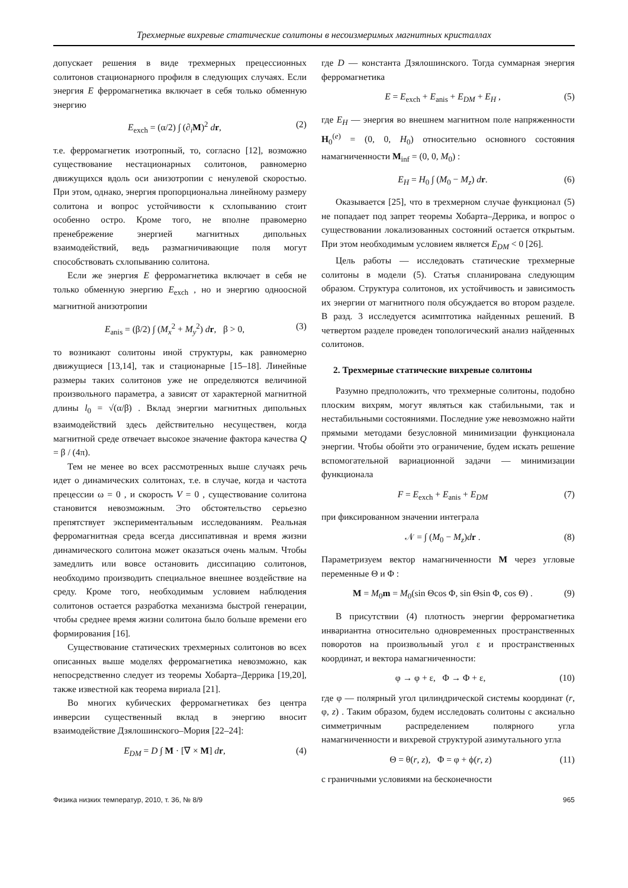Трехмерные вихревые статические солитоны в несоизмеримых магнитных кристаллах
допускает решения в виде трехмерных прецессионных солитонов стационарного профиля в следующих случаях. Если энергия E ферромагнетика включает в себя только обменную энергию
E<sub>exch</sub> = (α/2) ∫ (∂<sub>i</sub>M)<sup>2</sup> dr, (2)
т.е. ферромагнетик изотропный, то, согласно [12], возможно существование нестационарных солитонов, равномерно движущихся вдоль оси анизотропии с ненулевой скоростью. При этом, однако, энергия пропорциональна линейному размеру солитона и вопрос устойчивости к схлопыванию стоит особенно остро. Кроме того, не вполне правомерно пренебрежение энергией магнитных дипольных взаимодействий, ведь размагничивающие поля могут способствовать схлопыванию солитона.
Если же энергия E ферромагнетика включает в себя не только обменную энергию E<sub>exch</sub> , но и энергию одноосной магнитной анизотропии
E<sub>anis</sub> = (β/2) ∫ (M<sub>x</sub><sup>2</sup> + M<sub>y</sub><sup>2</sup>) dr, β > 0, (3)
то возникают солитоны иной структуры, как равномерно движущиеся [13,14], так и стационарные [15–18]. Линейные размеры таких солитонов уже не определяются величиной произвольного параметра, а зависят от характерной магнитной длины l<sub>0</sub> = √(α/β) . Вклад энергии магнитных дипольных взаимодействий здесь действительно несуществен, когда магнитной среде отвечает высокое значение фактора качества Q = β / (4π).
Тем не менее во всех рассмотренных выше случаях речь идет о динамических солитонах, т.е. в случае, когда и частота прецессии ω = 0 , и скорость V = 0 , существование солитона становится невозможным. Это обстоятельство серьезно препятствует экспериментальным исследованиям. Реальная ферромагнитная среда всегда диссипативная и время жизни динамического солитона может оказаться очень малым. Чтобы замедлить или вовсе остановить диссипацию солитонов, необходимо производить специальное внешнее воздействие на среду. Кроме того, необходимым условием наблюдения солитонов остается разработка механизма быстрой генерации, чтобы среднее время жизни солитона было больше времени его формирования [16].
Существование статических трехмерных солитонов во всех описанных выше моделях ферромагнетика невозможно, как непосредственно следует из теоремы Хобарта–Деррика [19,20], также известной как теорема вириала [21].
Во многих кубических ферромагнетиках без центра инверсии существенный вклад в энергию вносит взаимодействие Дзялошинского–Мория [22–24]:
E<sub>DM</sub> = D ∫ M · [∇ × M] dr, (4)
где D — константа Дзялошинского. Тогда суммарная энергия ферромагнетика
E = E<sub>exch</sub> + E<sub>anis</sub> + E<sub>DM</sub> + E<sub>H</sub> , (5)
где E<sub>H</sub> — энергия во внешнем магнитном поле напряженности H<sub>0</sub><sup>(e)</sup> = (0, 0, H<sub>0</sub>) относительно основного состояния намагниченности M<sub>inf</sub> = (0, 0, M<sub>0</sub>) :
E<sub>H</sub> = H<sub>0</sub> ∫ (M<sub>0</sub> − M<sub>z</sub>) dr. (6)
Оказывается [25], что в трехмерном случае функционал (5) не попадает под запрет теоремы Хобарта–Деррика, и вопрос о существовании локализованных состояний остается открытым. При этом необходимым условием является E<sub>DM</sub> < 0 [26].
Цель работы — исследовать статические трехмерные солитоны в модели (5). Статья спланирована следующим образом. Структура солитонов, их устойчивость и зависимость их энергии от магнитного поля обсуждается во втором разделе. В разд. 3 исследуется асимптотика найденных решений. В четвертом разделе проведен топологический анализ найденных солитонов.
2. Трехмерные статические вихревые солитоны
Разумно предположить, что трехмерные солитоны, подобно плоским вихрям, могут являться как стабильными, так и нестабильными состояниями. Последние уже невозможно найти прямыми методами безусловной минимизации функционала энергии. Чтобы обойти это ограничение, будем искать решение вспомогательной вариационной задачи — минимизации функционала
F = E<sub>exch</sub> + E<sub>anis</sub> + E<sub>DM</sub> (7)
при фиксированном значении интеграла
𝒩 = ∫ (M<sub>0</sub> − M<sub>z</sub>)dr . (8)
Параметризуем вектор намагниченности M через угловые переменные Θ и Φ :
M = M<sub>0</sub>m = M<sub>0</sub>(sin Θcos Φ, sin Θsin Φ, cos Θ) . (9)
В присутствии (4) плотность энергии ферромагнетика инвариантна относительно одновременных пространственных поворотов на произвольный угол ε и пространственных координат, и вектора намагниченности:
φ → φ + ε, Φ → Φ + ε, (10)
где φ — полярный угол цилиндрической системы координат (r, φ, z) . Таким образом, будем исследовать солитоны с аксиально симметричным распределением полярного угла намагниченности и вихревой структурой азимутального угла
Θ = θ(r, z), Φ = φ + ϕ(r, z) (11)
с граничными условиями на бесконечности
Физика низких температур, 2010, т. 36, № 8/9 965